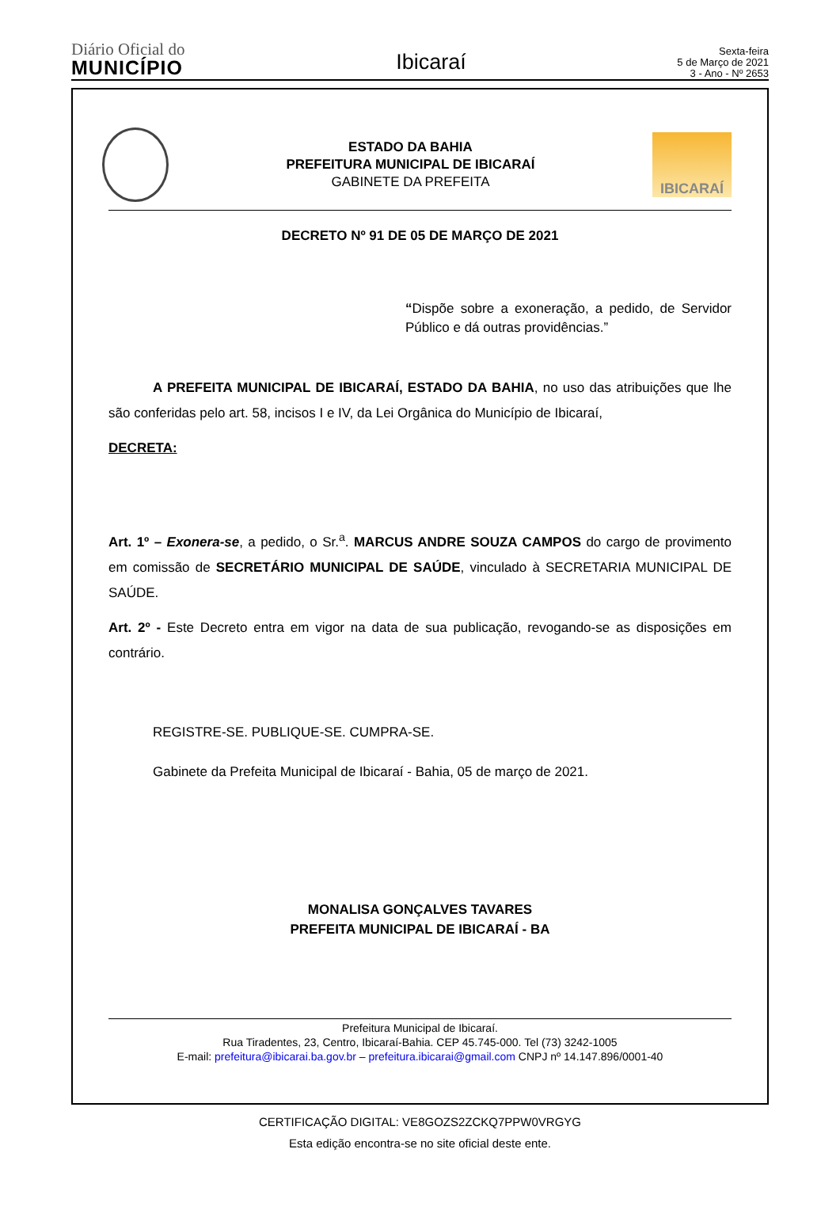Diário Oficial do
MUNICÍPIO
Ibicaraí
Sexta-feira
5 de Março de 2021
3 - Ano - Nº 2653
ESTADO DA BAHIA
PREFEITURA MUNICIPAL DE IBICARAÍ
GABINETE DA PREFEITA
IBICARAÍ
DECRETO Nº 91 DE 05 DE MARÇO DE 2021
“Dispõe sobre a exoneração, a pedido, de Servidor Público e dá outras providências.”
A PREFEITA MUNICIPAL DE IBICARAÍ, ESTADO DA BAHIA, no uso das atribuições que lhe são conferidas pelo art. 58, incisos I e IV, da Lei Orgânica do Município de Ibicaraí,
DECRETA:
Art. 1º – Exonera-se, a pedido, o Sr.<sup>a</sup>. MARCUS ANDRE SOUZA CAMPOS do cargo de provimento em comissão de SECRETÁRIO MUNICIPAL DE SAÚDE, vinculado à SECRETARIA MUNICIPAL DE SAÚDE.
Art. 2º - Este Decreto entra em vigor na data de sua publicação, revogando-se as disposições em contrário.
REGISTRE-SE. PUBLIQUE-SE. CUMPRA-SE.
Gabinete da Prefeita Municipal de Ibicaraí - Bahia, 05 de março de 2021.
MONALISA GONÇALVES TAVARES
PREFEITA MUNICIPAL DE IBICARAÍ - BA
Prefeitura Municipal de Ibicaraí.
Rua Tiradentes, 23, Centro, Ibicaraí-Bahia. CEP 45.745-000. Tel (73) 3242-1005
E-mail: prefeitura@ibicarai.ba.gov.br – prefeitura.ibicarai@gmail.com CNPJ nº 14.147.896/0001-40
CERTIFICAÇÃO DIGITAL: VE8GOZS2ZCKQ7PPW0VRGYG
Esta edição encontra-se no site oficial deste ente.